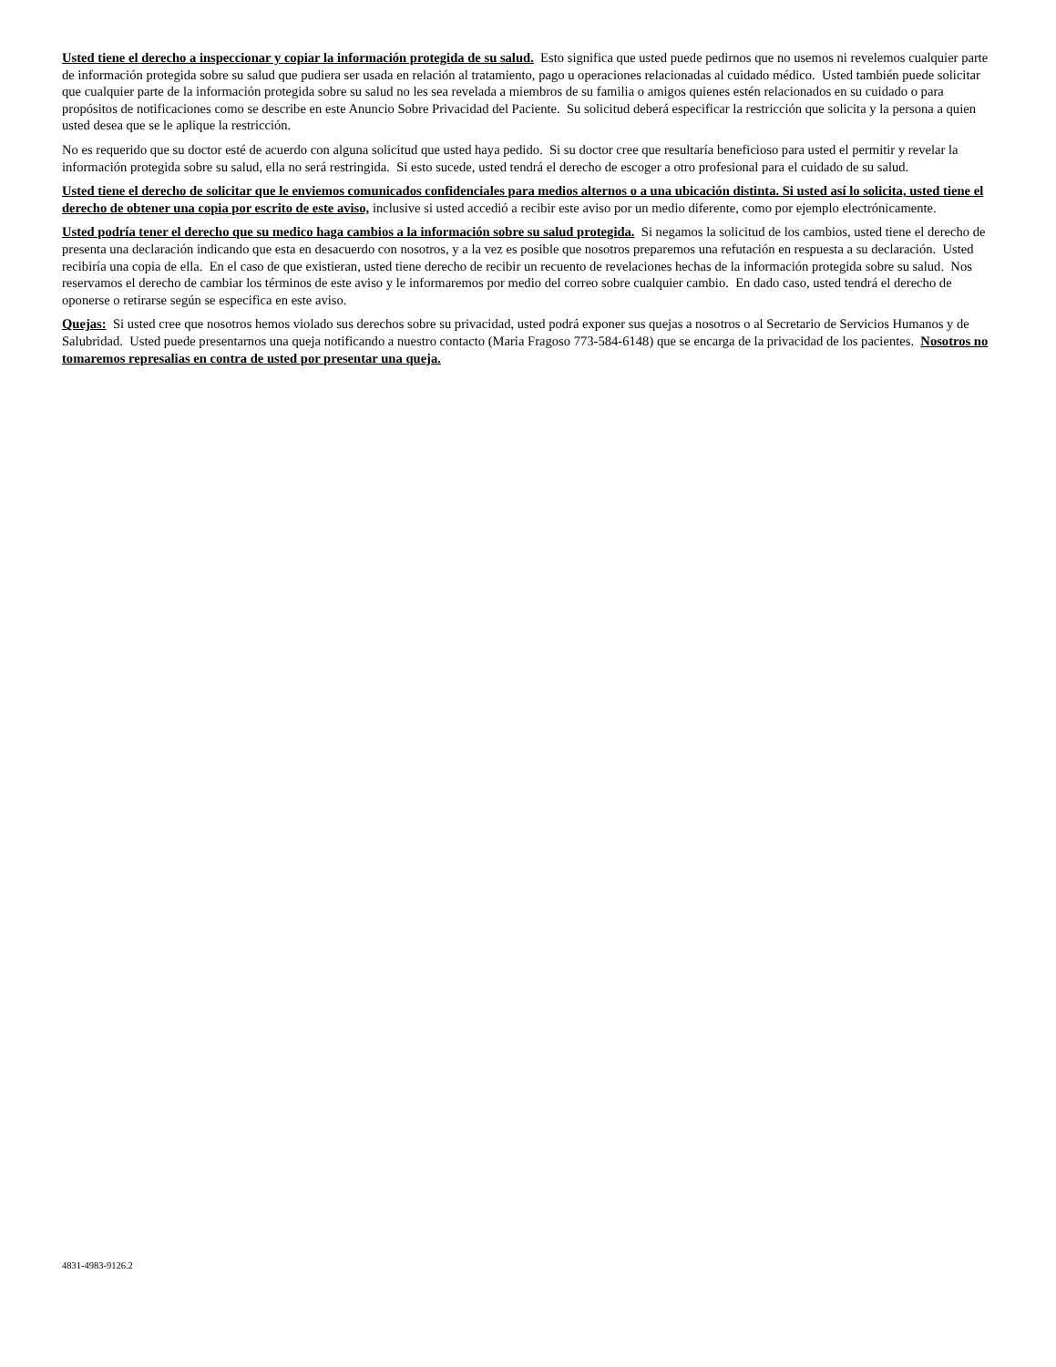Usted tiene el derecho a inspeccionar y copiar la información protegida de su salud. Esto significa que usted puede pedirnos que no usemos ni revelemos cualquier parte de información protegida sobre su salud que pudiera ser usada en relación al tratamiento, pago u operaciones relacionadas al cuidado médico. Usted también puede solicitar que cualquier parte de la información protegida sobre su salud no les sea revelada a miembros de su familia o amigos quienes estén relacionados en su cuidado o para propósitos de notificaciones como se describe en este Anuncio Sobre Privacidad del Paciente. Su solicitud deberá especificar la restricción que solicita y la persona a quien usted desea que se le aplique la restricción.
No es requerido que su doctor esté de acuerdo con alguna solicitud que usted haya pedido. Si su doctor cree que resultaría beneficioso para usted el permitir y revelar la información protegida sobre su salud, ella no será restringida. Si esto sucede, usted tendrá el derecho de escoger a otro profesional para el cuidado de su salud.
Usted tiene el derecho de solicitar que le enviemos comunicados confidenciales para medios alternos o a una ubicación distinta. Si usted así lo solicita, usted tiene el derecho de obtener una copia por escrito de este aviso, inclusive si usted accedió a recibir este aviso por un medio diferente, como por ejemplo electrónicamente.
Usted podría tener el derecho que su medico haga cambios a la información sobre su salud protegida. Si negamos la solicitud de los cambios, usted tiene el derecho de presenta una declaración indicando que esta en desacuerdo con nosotros, y a la vez es posible que nosotros preparemos una refutación en respuesta a su declaración. Usted recibiría una copia de ella. En el caso de que existieran, usted tiene derecho de recibir un recuento de revelaciones hechas de la información protegida sobre su salud. Nos reservamos el derecho de cambiar los términos de este aviso y le informaremos por medio del correo sobre cualquier cambio. En dado caso, usted tendrá el derecho de oponerse o retirarse según se especifica en este aviso.
Quejas: Si usted cree que nosotros hemos violado sus derechos sobre su privacidad, usted podrá exponer sus quejas a nosotros o al Secretario de Servicios Humanos y de Salubridad. Usted puede presentarnos una queja notificando a nuestro contacto (Maria Fragoso 773-584-6148) que se encarga de la privacidad de los pacientes. Nosotros no tomaremos represalias en contra de usted por presentar una queja.
4831-4983-9126.2